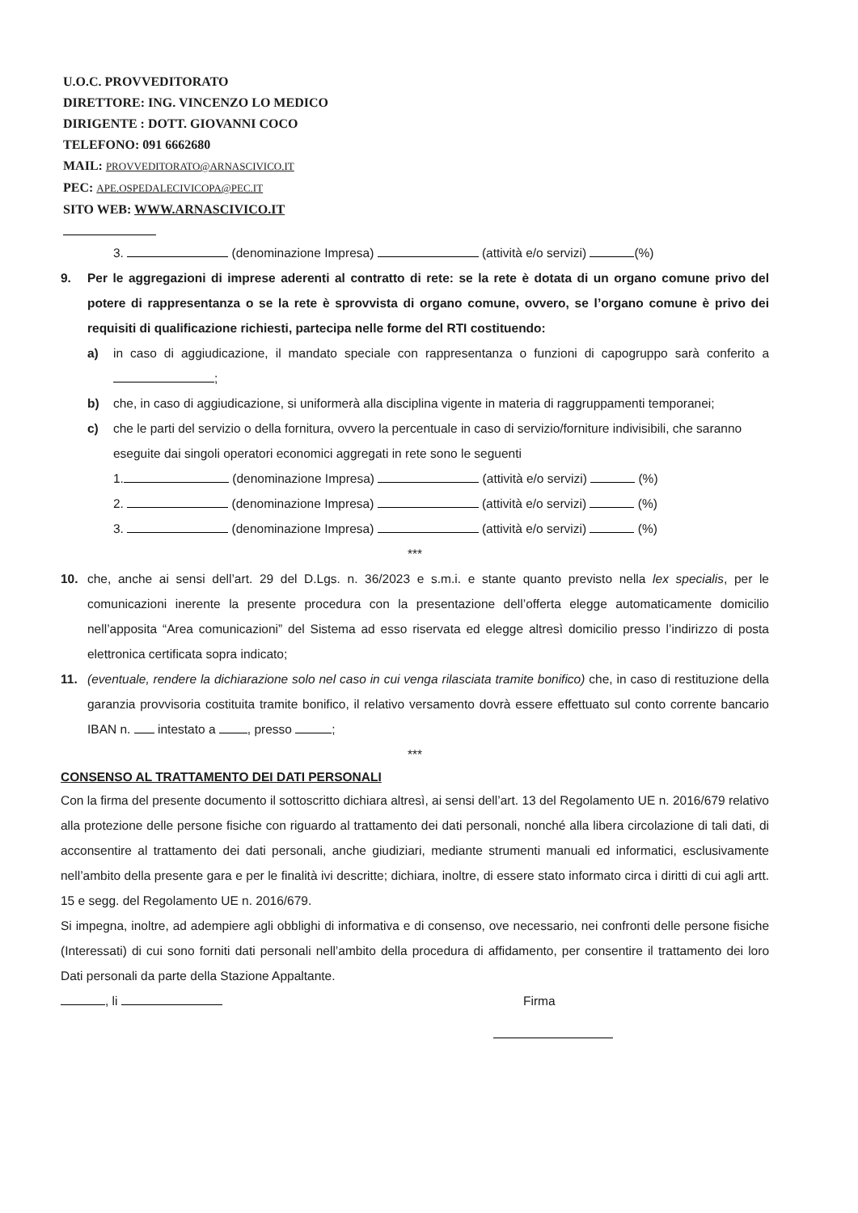U.O.C. PROVVEDITORATO
DIRETTORE: ING. VINCENZO LO MEDICO
DIRIGENTE : DOTT. GIOVANNI COCO
TELEFONO: 091 6662680
MAIL: PROVVEDITORATO@ARNASCIVICO.IT
PEC: APE.OSPEDALECIVICOPA@PEC.IT
SITO WEB: WWW.ARNASCIVICO.IT
3. (denominazione Impresa) (attività e/o servizi) (%)
9. Per le aggregazioni di imprese aderenti al contratto di rete: se la rete è dotata di un organo comune privo del potere di rappresentanza o se la rete è sprovvista di organo comune, ovvero, se l’organo comune è privo dei requisiti di qualificazione richiesti, partecipa nelle forme del RTI costituendo:
a) in caso di aggiudicazione, il mandato speciale con rappresentanza o funzioni di capogruppo sarà conferito a ;
b) che, in caso di aggiudicazione, si uniformerà alla disciplina vigente in materia di raggruppamenti temporanei;
c) che le parti del servizio o della fornitura, ovvero la percentuale in caso di servizio/forniture indivisibili, che saranno eseguite dai singoli operatori economici aggregati in rete sono le seguenti
1. (denominazione Impresa) (attività e/o servizi) (%)
2. (denominazione Impresa) (attività e/o servizi) (%)
3. (denominazione Impresa) (attività e/o servizi) (%)
***
10. che, anche ai sensi dell’art. 29 del D.Lgs. n. 36/2023 e s.m.i. e stante quanto previsto nella lex specialis, per le comunicazioni inerente la presente procedura con la presentazione dell’offerta elegge automaticamente domicilio nell’apposita “Area comunicazioni” del Sistema ad esso riservata ed elegge altresì domicilio presso l’indirizzo di posta elettronica certificata sopra indicato;
11. (eventuale, rendere la dichiarazione solo nel caso in cui venga rilasciata tramite bonifico) che, in caso di restituzione della garanzia provvisoria costituita tramite bonifico, il relativo versamento dovrà essere effettuato sul conto corrente bancario IBAN n. intestato a , presso ;
***
CONSENSO AL TRATTAMENTO DEI DATI PERSONALI
Con la firma del presente documento il sottoscritto dichiara altresì, ai sensi dell’art. 13 del Regolamento UE n. 2016/679 relativo alla protezione delle persone fisiche con riguardo al trattamento dei dati personali, nonché alla libera circolazione di tali dati, di acconsentire al trattamento dei dati personali, anche giudiziari, mediante strumenti manuali ed informatici, esclusivamente nell’ambito della presente gara e per le finalità ivi descritte; dichiara, inoltre, di essere stato informato circa i diritti di cui agli artt. 15 e segg. del Regolamento UE n. 2016/679.
Si impegna, inoltre, ad adempiere agli obblighi di informativa e di consenso, ove necessario, nei confronti delle persone fisiche (Interessati) di cui sono forniti dati personali nell’ambito della procedura di affidamento, per consentire il trattamento dei loro Dati personali da parte della Stazione Appaltante.
, li Firma